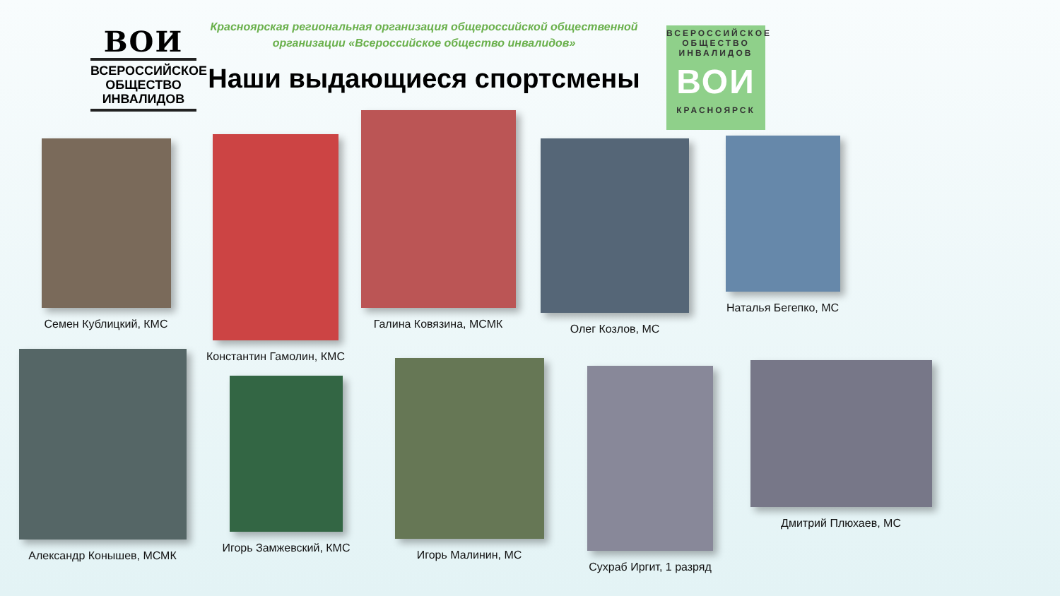ВОИ
ВСЕРОССИЙСКОЕ ОБЩЕСТВО ИНВАЛИДОВ
Красноярская региональная организация общероссийской общественной организации «Всероссийское общество инвалидов»
Наши выдающиеся спортсмены
ВСЕРОССИЙСКОЕ ОБЩЕСТВО ИНВАЛИДОВ
ВОИ
КРАСНОЯРСК
Семен Кублицкий, КМС
Константин Гамолин, КМС
Галина Ковязина, МСМК
Олег Козлов, МС
Наталья Бегепко, МС
Александр Конышев, МСМК
Игорь Замжевский, КМС
Игорь Малинин, МС
Сухраб Иргит, 1 разряд
Дмитрий Плюхаев, МС